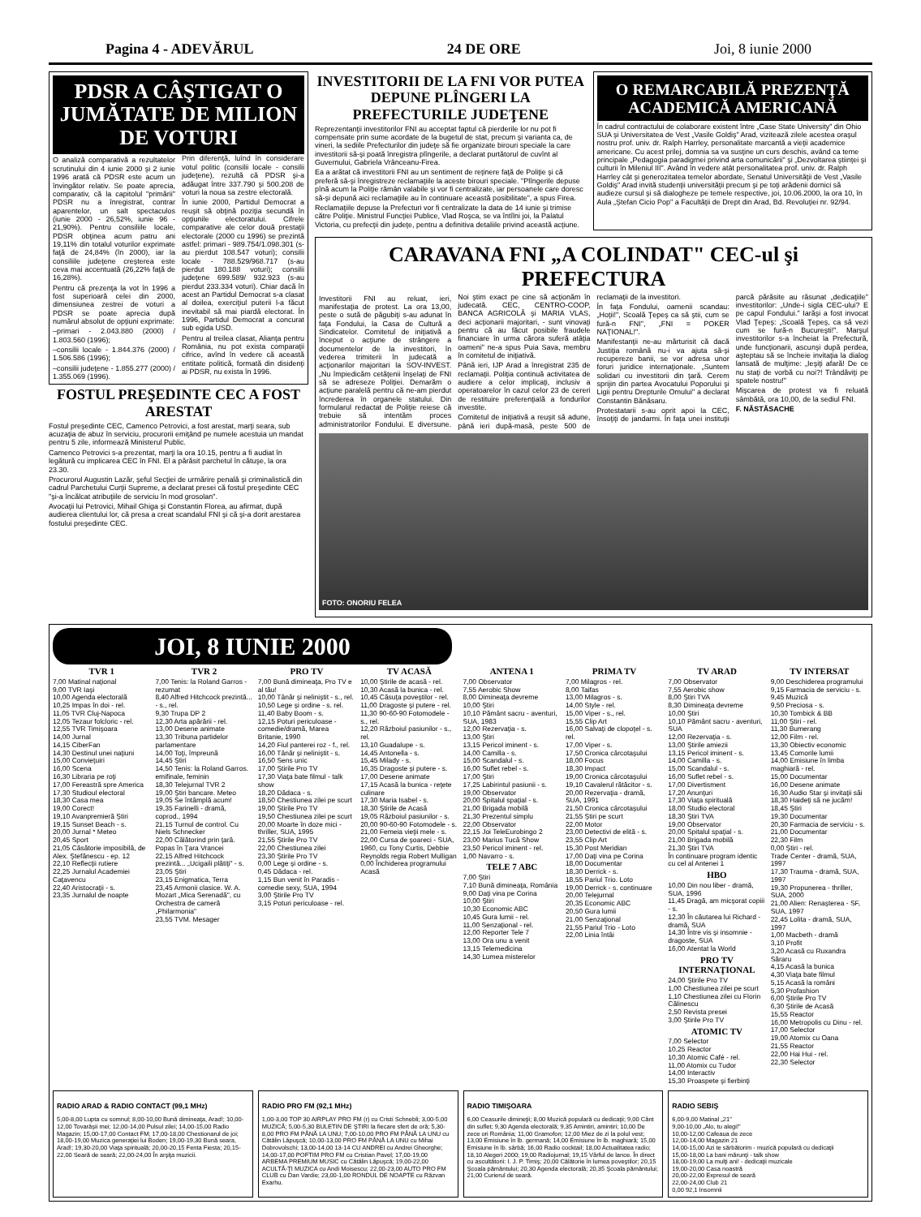Pagina 4 - ADEVĂRUL 24 DE ORE Joi, 8 iunie 2000
PDSR A CÂŞTIGAT O JUMĂTATE DE MILION DE VOTURI
O analiză comparativă a rezultatelor scrutinului din 4 iunie 2000 şi 2 iunie 1996 arată că PDSR este acum un învingător relativ. Se poate aprecia, comparativ, că la capitolul "primării" PDSR nu a înregistrat, contrar aparentelor, un salt spectaculos (iunie 2000 - 26,52%, iunie 96 - 21,90%). Pentru consiliile locale, PDSR obţinea acum patru ani 19,11% din totalul voturilor exprimate faţă de 24,84% (în 2000), iar la consiliile judeţene creşterea este ceva mai accentuată (26,22% faţă de 16,28%).
Pentru că prezenţa la vot în 1996 a fost superioară celei din 2000, dimensiunea zestrei de voturi a PDSR se poate aprecia după numărul absolut de opţiuni exprimate:
–primari - 2.043.880 (2000) / 1.803.560 (1996);
–consilii locale - 1.844.376 (2000) / 1.506.586 (1996);
–consilii judeţene - 1.855.277 (2000) / 1.355.069 (1996).
Prin diferenţă, luînd în considerare votul politic (consilii locale - consilii judeţene), rezultă că PDSR şi-a adăugat între 337.790 şi 500.208 de voturi la noua sa zestre electorală.
În iunie 2000, Partidul Democrat a reuşit să obţină poziţia secundă în opţiunile electoratului. Cifrele comparative ale celor două prestaţii electorale (2000 cu 1996) se prezintă astfel: primari - 989.754/1.098.301 (s-au pierdut 108.547 voturi); consilii locale - 788.529/968.717 (s-au pierdut 180.188 voturi); consilii judeţene 699.589/ 932.923 (s-au pierdut 233.334 voturi). Chiar dacă în acest an Partidul Democrat s-a clasat al doilea, exerciţiul puterii l-a făcut inevitabil să mai piardă electorat. În 1996, Partidul Democrat a concurat sub egida USD.
Pentru al treilea clasat, Alianţa pentru România, nu pot exista comparaţii cifrice, avînd în vedere că această entitate politică, formată din disidenţi ai PDSR, nu exista în 1996.
FOSTUL PREŞEDINTE CEC A FOST ARESTAT
Fostul preşedinte CEC, Camenco Petrovici, a fost arestat, marţi seara, sub acuzaţia de abuz în serviciu, procurorii emiţând pe numele acestuia un mandat pentru 5 zile, informează Ministerul Public.
Camenco Petrovici s-a prezentat, marţi la ora 10.15, pentru a fi audiat în legătură cu implicarea CEC în FNI. El a părăsit parchetul în cătuşe, la ora 23.30.
Procurorul Augustin Lazăr, şeful Secţiei de urmărire penală şi criminalistică din cadrul Parchetului Curţii Supreme, a declarat presei că fostul preşedinte CEC "şi-a încălcat atribuţiile de serviciu în mod grosolan".
Avocaţii lui Petrovici, Mihail Ghiga şi Constantin Florea, au afirmat, după audierea clientului lor, că presa a creat scandalul FNI şi că şi-a dorit arestarea fostului preşedinte CEC.
INVESTITORII DE LA FNI VOR PUTEA DEPUNE PLÎNGERI LA PREFECTURILE JUDEŢENE
Reprezentanţii investitorilor FNI au acceptat faptul că pierderile lor nu pot fi compensate prin sume acordate de la bugetul de stat, precum şi varianta ca, de vineri, la sediile Prefecturilor din judeţe să fie organizate birouri speciale la care investitorii să-şi poată înregistra plîngerile, a declarat purtătorul de cuvînt al Guvernului, Gabriela Vrânceanu-Firea.
Ea a arătat că investitorii FNI au un sentiment de reţinere faţă de Poliţie şi că preferă să-şi înregistreze reclamaţiile la aceste birouri speciale. "Plîngerile depuse pînă acum la Poliţie rămân valabile şi vor fi centralizate, iar persoanele care doresc să-şi depună aici reclamaţiile au în continuare această posibilitate", a spus Firea.
Reclamaţiile depuse la Prefecturi vor fi centralizate la data de 14 iunie şi trimise către Poliţie. Ministrul Funcţiei Publice, Vlad Roşca, se va întîlni joi, la Palatul Victoria, cu prefecţii din judeţe, pentru a definitiva detaliile privind această acţiune.
O REMARCABILĂ PREZENŢĂ ACADEMICĂ AMERICANĂ
În cadrul contractului de colaborare existent între „Case State University" din Ohio SUA şi Universitatea de Vest „Vasile Goldiş" Arad, vizitează zilele acestea oraşul nostru prof. univ. dr. Ralph Harrley, personalitate marcantă a vieţii academice americane. Cu acest prilej, domnia sa va susţine un curs deschis, având ca teme principale „Pedagogia paradigmei privind arta comunicării" şi „Dezvoltarea ştiinţei şi culturii în Mileniul III". Având în vedere atât personalitatea prof. univ. dr. Ralph Harrley cât şi generozitatea temelor abordate, Senatul Universităţii de Vest „Vasile Goldiş" Arad invită studenţii universităţii precum şi pe toţi arădenii dornici să audieze cursul şi să dialogheze pe temele respective, joi, 10.06.2000, la ora 10, în Aula „Ştefan Cicio Pop" a Facultăţii de Drept din Arad, Bd. Revoluţiei nr. 92/94.
CARAVANA FNI „A COLINDAT" CEC-ul şi PREFECTURA
Investitorii FNI au reluat, ieri, manifestaţia de protest. La ora 13,00, peste o sută de păgubiţi s-au adunat în faţa Fondului, la Casa de Cultură a Sindicatelor. Comitetul de iniţiativă a început o acţiune de strângere a documentelor de la investitori, în vederea trimiterii în judecată a acţionarilor majoritari la SOV-INVEST. „Nu împiedicăm cetăţenii înşelaţi de FNI să se adreseze Poliţiei. Demarăm o acţiune paralelă pentru că ne-am pierdut încrederea în organele statului. Din formularul redactat de Poliţie reiese că trebuie să intentăm proces administratorilor Fondului. E diversune. Noi ştim exact pe cine să acţionăm în judecată. CEC, CENTRO-COOP, BANCA AGRICOLĂ şi MARIA VLAS, deci acţionarii majoritari, - sunt vinovaţi pentru că au făcut posibile fraudele financiare în urma cărora suferă atâţia oameni" ne-a spus Puia Sava, membru în comitetul de iniţiativă.
Până ieri, IJP Arad a înregistrat 235 de reclamaţii. Poliţia continuă activitatea de audiere a celor implicaţi, inclusiv a operatoarelor în cazul celor 23 de cereri de restituire preferenţială a fondurilor investite.
Comitetul de iniţiativă a reuşit să adune, până ieri după-masă, peste 500 de reclamaţii de la investitori.
În faţa Fondului, oamenii scandau: „Hoţii!", Scoală Ţepeş ca să ştii, cum se fură-n FNI", „FNI = POKER NAŢIONAL!".
Manifestanţii ne-au mărturisit că dacă Justiţia română nu-i va ajuta să-şi recupereze banii, se vor adresa unor foruri juridice internaţionale. „Suntem solidari cu investitorii din ţară. Cerem sprijin din partea Avocatului Poporului şi Ligii pentru Drepturile Omului" a declarat Constantin Bănăsaru.
Protestatarii s-au oprit apoi la CEC, însoţiţi de jandarmi. În faţa unei instituţii parcă părăsite au răsunat „dedicaţiile" investitorilor: „Unde-i sigla CEC-ului? E pe capul Fondului." Iarăşi a fost invocat Vlad Ţepeş: „Scoală Ţepeş, ca să vezi cum se fură-n Bucureşti!". Marşul investitorilor s-a încheiat la Prefectură, unde funcţionarii, ascunşi după perdea, aşteptau să se încheie invitaţia la dialog lansată de mulţime: „Ieşiţi afară! De ce nu staţi de vorbă cu noi?! Trândăviţi pe spatele nostru!"
Mişcarea de protest va fi reluată sâmbătă, ora 10,00, de la sediul FNI.
F. NĂSTĂSACHE
FOTO: ONORIU FELEA
JOI, 8 IUNIE 2000
TVR 1
7,00 Matinal naţional
9,00 TVR Iaşi
10,00 Agenda electorală
10,25 Impas în doi - rel.
11,05 TVR Cluj-Napoca
12,05 Tezaur folcloric - rel.
12,55 TVR Timişoara
14,00 Jurnal
14,15 CiberFan
14,30 Destinul unei naţiuni
15,00 Convieţuiri
16,00 Scena
16,30 Libraria pe roţi
17,00 Fereastră spre America
17,30 Studioul electoral
18,30 Casa mea
19,00 Corect!
19,10 Avanpremieră Ştiri
19,15 Sunset Beach - s.
20,00 Jurnal * Meteo
20,45 Sport
21,05 Căsătorie imposibilă, de Alex. Ştefănescu - ep. 12
22,10 Reflecţii rutiere
22,25 Jurnalul Academiei Caţavencu
22,40 Aristocraţii - s.
23,35 Jurnalul de noapte
TVR 2
7,00 Tenis: la Roland Garros - rezumat
8,40 Alfred Hitchcock prezintă... - s., rel.
9,30 Trupa DP 2
12,30 Arta apărării - rel.
13,00 Desene animate
13,30 Tribuna partidelor parlamentare
14,00 Toţi, împreună
14,45 Ştiri
14,50 Tenis: la Roland Garros. emifinale, feminin
18,30 Telejurnal TVR 2
19,00 Ştiri bancare. Meteo
19,05 Se întâmplă acum!
19,35 Farinelli - dramă, coprod., 1994
21,15 Turnul de control. Cu Niels Schnecker
22,00 Călătorind prin ţară. Popas în Ţara Vrancei
22,15 Alfred Hitchcock prezintă... „Ucigaili plătiţi" - s.
23,05 Ştiri
23,15 Enigmatica, Terra
23,45 Armonii clasice. W. A. Mozart „Mica Serenadă", cu Orchestra de cameră „Philarmonia"
23,55 TVM. Mesager
PRO TV
7,00 Bună dimineaţa, Pro TV e al tău!
10,00 Tânăr şi neliniştit - s., rel.
10,50 Lege şi ordine - s. rel.
11,40 Baby Boom - s.
12,15 Poturi periculoase - comedie/dramă, Marea Britanie, 1990
14,20 Fiul panterei roz - f., rel.
16,00 Tânăr şi neliniştit - s.
16,50 Sens unic
17,00 Ştirile Pro TV
17,30 Viaţa bate filmul - talk show
18,20 Dădaca - s.
18,50 Chestiunea zilei pe scurt
19,00 Ştirile Pro TV
19,50 Chestiunea zilei pe scurt
20,00 Moarte în doze mici - thriller, SUA, 1995
21,55 Ştirile Pro TV
22,00 Chestiunea zilei
23,30 Ştirile Pro TV
0,00 Lege şi ordine - s.
0,45 Dădaca - rel.
1,15 Bun venit în Paradis - comedie sexy, SUA, 1994
3,00 Ştirile Pro TV
3,15 Poturi periculoase - rel.
TV ACASĂ
10,00 Ştirile de acasă - rel.
10,30 Acasă la bunica - rel.
10,45 Căsuţa poveştilor - rel.
11,00 Dragoste şi putere - rel.
11,30 90-60-90 Fotomodele - s., rel.
12,20 Războiul pasiunilor - s., rel.
13,10 Guadalupe - s.
14,45 Antonella - s.
15,45 Milady - s.
16,35 Dragoste şi putere - s.
17,00 Desene animate
17,15 Acasă la bunica - reţete culinare
17,30 Maria Isabel - s.
18,30 Ştirile de Acasă
19,05 Războiul pasiunilor - s.
20,00 90-60-90 Fotomodele - s.
21,00 Femeia vieţii mele - s.
22,00 Cursa de şoareci - SUA, 1960, cu Tony Curtis, Debbie Reynolds regia Robert Mulligan
0,00 Închiderea programului Acasă
ANTENA 1
7,00 Observator
7,55 Aerobic Show
8,00 Dimineaţa devreme
10,00 Ştiri
10,10 Pământ sacru - aventuri, SUA, 1983
12,00 Rezervaţia - s.
13,00 Ştiri
13,15 Pericol iminent - s.
14,00 Camilla - s.
15,00 Scandalul - s.
16,00 Suflet rebel - s.
17,00 Ştiri
17,25 Labirintul pasiunii - s.
19,00 Observator
20,00 Spitalul spaţial - s.
21,00 Brigada mobilă
21,30 Prezentul simplu
22,00 Observator
22,15 Joi TeleEurobingo 2
23,00 Marius Tucă Show
23,50 Pericol iminent - rel.
1,00 Navarro - s.
TELE 7 ABC
7,00 Ştiri
7,10 Bună dimineaţa, România
9,00 Daţi vina pe Corina
10,00 Ştiri
10,30 Economic ABC
10,45 Gura lumii - rel.
11,00 Senzaţional - rel.
12,00 Reporter Tele 7
13,00 Ora unu a venit
13,15 Telemedicina
14,30 Lumea misterelor
PRIMA TV
7,00 Milagros - rel.
8,00 Taifas
13,00 Milagros - s.
14,00 Style - rel.
15,00 Viper - s., rel.
15,55 Clip Art
16,00 Salvaţi de clopoţel - s. rel.
17,00 Viper - s.
17,50 Cronica cârcotaşului
18,00 Focus
18,30 Impact
19,00 Cronica cârcotaşului
19,10 Cavalerul rătăcitor - s.
20,00 Rezervaţia - dramă, SUA, 1991
21,50 Cronica cârcotaşului
21,55 Ştiri pe scurt
22,00 Motor
23,00 Detectivi de elită - s.
23,55 Clip Art
15,30 Post Meridian
17,00 Daţi vina pe Corina
18,00 Documentar
18,30 Derrick - s.
18,55 Pariul Trio. Loto
19,00 Derrick - s. continuare
20,00 Telejurnal
20,35 Economic ABC
20,50 Gura lumii
21,00 Senzaţional
21,55 Pariul Trio - Loto
22,00 Linia întâi
TV ARAD
7,00 Observator
7,55 Aerobic show
8,00 Ştiri TVA
8,30 Dimineaţa devreme
10,00 Ştiri
10,10 Pământ sacru - aventuri, SUA
12,00 Rezervaţia - s.
13,00 Ştirile amiezii
13,15 Pericol iminent - s.
14,00 Camilla - s.
15,00 Scandalul - s.
16,00 Suflet rebel - s.
17,00 Divertisment
17,20 Anunţuri
17,30 Viaţa spirituală
18,00 Studio electoral
18,30 Ştiri TVA
19,00 Observator
20,00 Spitalul spaţial - s.
21,00 Brigada mobilă
21,30 Ştiri TVA
În continuare program identic cu cel al Antenei 1
HBO
10,00 Din nou liber - dramă, SUA, 1996
11,45 Dragă, am micşorat copiii - s.
12,30 În căutarea lui Richard - dramă, SUA
14,30 Între vis şi insomnie - dragoste, SUA
16,00 Atentat la World
PRO TV INTERNAŢIONAL
24,00 Ştirile Pro TV
1,00 Chestiunea zilei pe scurt
1,10 Chestiunea zilei cu Florin Călinescu
2,50 Revista presei
3,00 Ştirile Pro TV
ATOMIC TV
7,00 Selector
10,25 Reactor
10,30 Atomic Café - rel.
11,00 Atomix cu Tudor
14,00 Interactiv
15,30 Proaspete şi fierbinţi
TV INTERSAT
9,00 Deschiderea programului
9,15 Farmacia de serviciu - s.
9,45 Muzică
9,50 Preciosa - s.
10,30 Tombick & BB
11,00 Ştiri - rel.
11,30 Bumerang
12,00 Film - rel.
13,30 Obiectiv economic
13,45 Comorile lumii
14,00 Emisiune în limba maghiară - rel.
15,00 Documentar
16,00 Desene animate
16,30 Audio Star şi invitaţii săi
18,30 Haideţi să ne jucăm!
18,45 Ştiri
19,30 Documentar
20,30 Farmacia de serviciu - s.
21,00 Documentar
22,30 Film
0,00 Ştiri - rel.
Trade Center - dramă, SUA, 1997
17,30 Trauma - dramă, SUA, 1997
19,30 Propunerea - thriller, SUA, 2000
21,00 Alien: Renaşterea - SF, SUA, 1997
22,45 Lolita - dramă, SUA, 1997
1,00 Macbeth - dramă
3,10 Profit
3,20 Acasă cu Ruxandra Săraru
4,15 Acasă la bunica
4,30 Viaţa bate filmul
5,15 Acasă la români
5,30 Profashion
6,00 Ştirile Pro TV
6,30 Ştirile de Acasă
15,55 Reactor
16,00 Metropolis cu Dinu - rel.
17,00 Selector
19,00 Atomix cu Oana
21,55 Reactor
22,00 Hai Hui - rel.
22,30 Selector
RADIO ARAD & RADIO CONTACT (99,1 MHz)
5,00-8,00 Lupta cu somnul; 8,00-10,00 Bună dimineaţa, Arad!; 10,00-12,00 Tovarăşii mei; 12,00-14,00 Pulsul zilei; 14,00-15,00 Radio Magazin; 15,00-17,00 Contact FM; 17,00-18,00 Chestionarul de joi; 18,00-19,00 Muzica generaţiei lui Boden; 19,00-19,30 Bună seara, Arad!; 19,30-20,00 Viaţa spirituală; 20,00-20,15 Fenta Fiesta; 20,15-22,00 Seară de seară; 22,00-24,00 În arşiţa muzicii.
RADIO PRO FM (92,1 MHz)
1,00-3,00 TOP 30 AIRPLAY PRO FM (r) cu Cristi Schnebli; 3,00-5,00 MUZICĂ; 5,00-5,30 BULETIN DE ŞTIRI la fiecare sfert de oră; 5,30-8,00 PRO FM PÂNĂ LA UNU; 7,00-10,00 PRO FM PÂNĂ LA UNU cu Cătălin Lăpuşcă; 10,00-13,00 PRO FM PÂNĂ LA UNU cu Mihai Dobrovolschi; 13,00-14,00 13-14 CU ANDREI cu Andrei Gheorghe; 14,00-17,00 POFTIM PRO FM cu Cristian Pavel; 17,00-19,00 ARBEMA PREMIUM MUSIC cu Cătălin Lăpuşcă; 19,00-22,00 ACULTĂ-ŢI MUZICA cu Andi Moisescu; 22,00-23,00 AUTO PRO FM CLUB cu Dan Vardie; 23,00-1,00 RONDUL DE NOAPTE cu Răzvan Exarhu.
RADIO TIMIŞOARA
6,00 Ceasurile dimineţii; 8,00 Muzică populară cu dedicaţii; 9,00 Cânt din suflet; 9,30 Agenda electorală; 9,35 Amintiri, amintiri; 10,00 De zece ori România; 11,00 Gramofon; 12,00 Miez de zi la polul vest; 13,00 Emisiune în lb. germană; 14,00 Emisiune în lb. maghiară; 15,00 Emisiune în lb. sârbă; 16,00 Radio cocktail; 18,00 Actualitatea radio; 18,10 Alegeri 2000; 19,00 Radiojurnal; 19,15 Vârful de lance. În direct cu ascultătorii: I. J. P. Timiş; 20,00 Călătorie în lumea poveştilor; 20,15 Şcoala pământului; 20,30 Agenda electorală; 20,35 Şcoala pământului; 21,00 Curierul de seară.
RADIO SEBIŞ
6,00-9,00 Matinal „21"
9,00-10,00 „Alo, tu alegi!"
10,00-12,00 Cafeaua de zece
12,00-14,00 Magazin 21
14,00-15,00 Azi te sărbătorim - muzică populară cu dedicaţii
15,00-18,00 La bani mărunţi - talk show
18,00-19,00 La mulţi ani! - dedicaţii muzicale
19,00-20,00 Casa noastră
20,00-22,00 Expresul de seară
22,00-24,00 Club 21
0,00 92,1 Insomnii